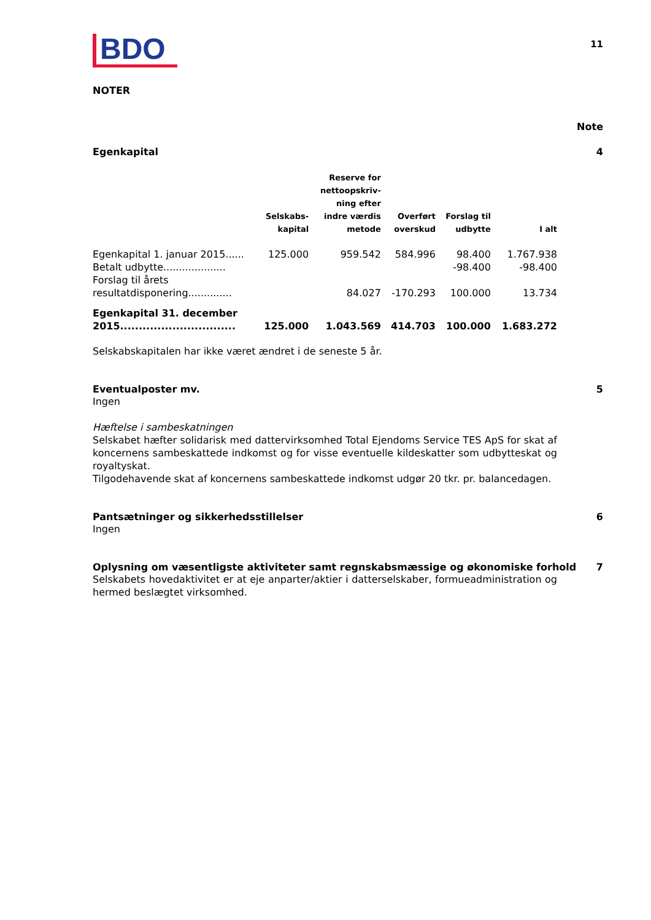BDO
11
NOTER
Note
Egenkapital 4
| | Selskabs- kapital | Reserve for nettoopskriv- ning efter indre værdis metode | Overført overskud | Forslag til udbytte | I alt |
| --- | --- | --- | --- | --- | --- |
| Egenkapital 1. januar 2015...... | 125.000 | 959.542 | 584.996 | 98.400 | 1.767.938 |
| Betalt udbytte.................... | | | | -98.400 | -98.400 |
| Forslag til årets resultatdisponering.............. | | 84.027 | -170.293 | 100.000 | 13.734 |
| Egenkapital 31. december 2015............................... | 125.000 | 1.043.569 | 414.703 | 100.000 | 1.683.272 |
Selskabskapitalen har ikke været ændret i de seneste 5 år.
Eventualposter mv. 5
Ingen
Hæftelse i sambeskatningen
Selskabet hæfter solidarisk med dattervirksomhed Total Ejendoms Service TES ApS for skat af koncernens sambeskattede indkomst og for visse eventuelle kildeskatter som udbytteskat og royaltyskat.
Tilgodehavende skat af koncernens sambeskattede indkomst udgør 20 tkr. pr. balancedagen.
Pantsætninger og sikkerhedsstillelser 6
Ingen
Oplysning om væsentligste aktiviteter samt regnskabsmæssige og økonomiske forhold 7
Selskabets hovedaktivitet er at eje anparter/aktier i datterselskaber, formueadministration og hermed beslægtet virksomhed.